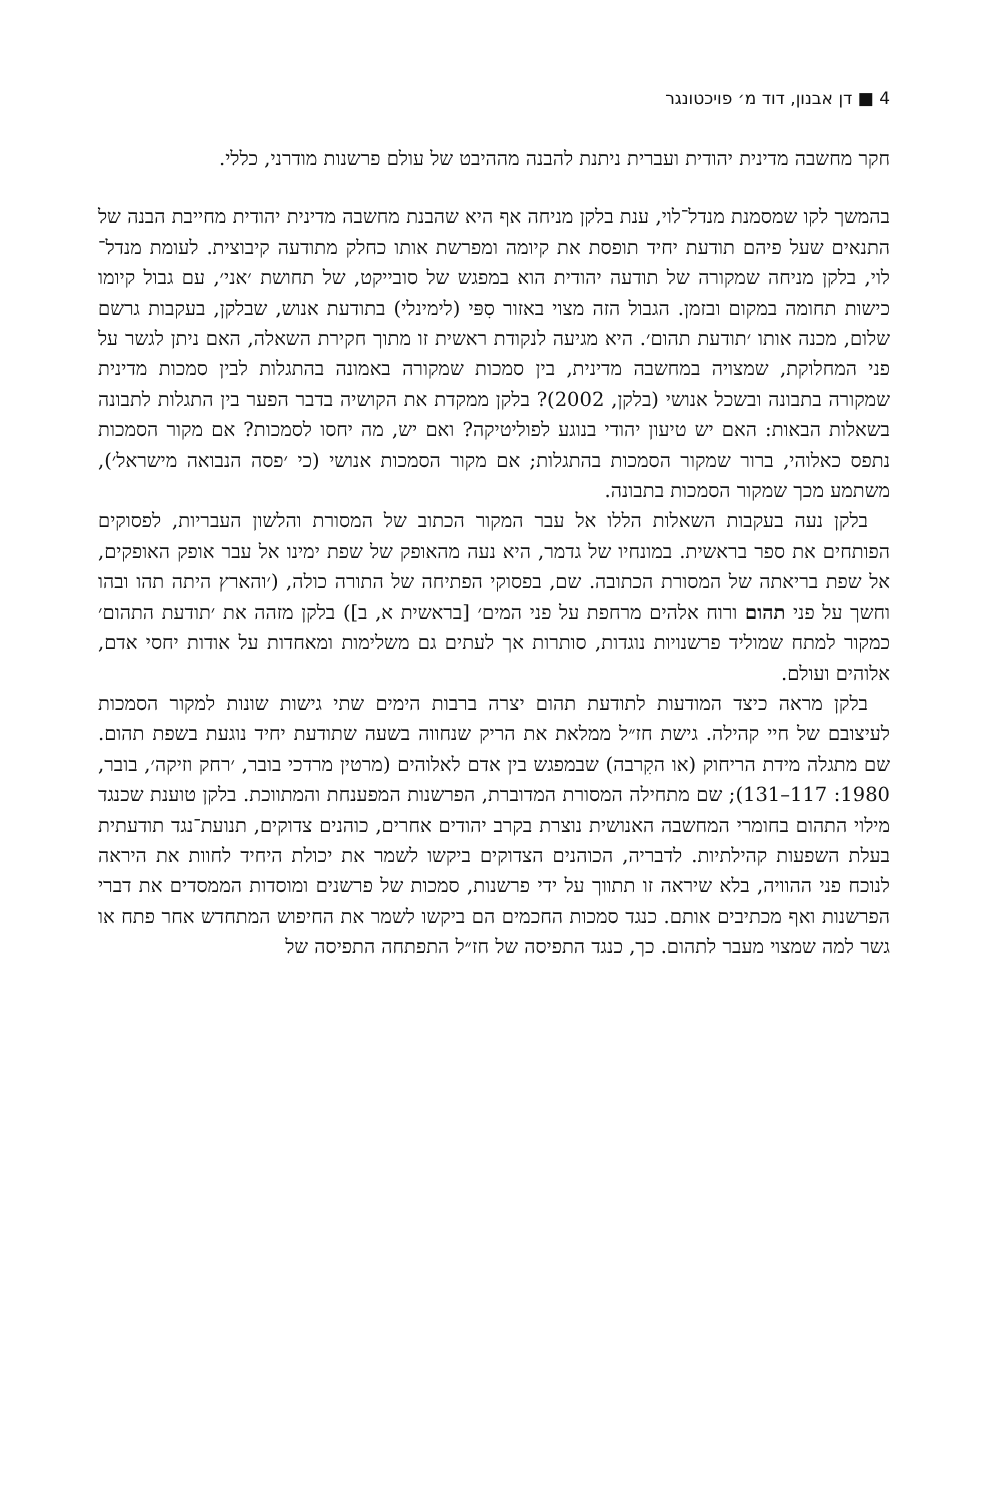4 ■ דן אבנון, דוד מ׳ פויכטונגר
חקר מחשבה מדינית יהודית ועברית ניתנת להבנה מההיבט של עולם פרשנות מודרני, כללי.
בהמשך לקו שמסמנת מנדל־לוי, ענת בלקן מניחה אף היא שהבנת מחשבה מדינית יהודית מחייבת הבנה של התנאים שעל פיהם תודעת יחיד תופסת את קיומה ומפרשת אותו כחלק מתודעה קיבוצית. לעומת מנדל־לוי, בלקן מניחה שמקורה של תודעה יהודית הוא במפגש של סובייקט, של תחושת ׳אני׳, עם גבול קיומו כישות תחומה במקום ובזמן. הגבול הזה מצוי באזור סִפּי (לימינלי) בתודעת אנוש, שבלקן, בעקבות גרשם שלום, מכנה אותו ׳תודעת תהום׳. היא מגיעה לנקודת ראשית זו מתוך חקירת השאלה, האם ניתן לגשר על פני המחלוקת, שמצויה במחשבה מדינית, בין סמכות שמקורה באמונה בהתגלות לבין סמכות מדינית שמקורה בתבונה ובשכל אנושי (בלקן, 2002)? בלקן ממקדת את הקושיה בדבר הפער בין התגלות לתבונה בשאלות הבאות: האם יש טיעון יהודי בנוגע לפוליטיקה? ואם יש, מה יחסו לסמכות? אם מקור הסמכות נתפס כאלוהי, ברור שמקור הסמכות בהתגלות; אם מקור הסמכות אנושי (כי ׳פסה הנבואה מישראל׳), משתמע מכך שמקור הסמכות בתבונה.
בלקן נעה בעקבות השאלות הללו אל עבר המקור הכתוב של המסורת והלשון העבריות, לפסוקים הפותחים את ספר בראשית. במונחיו של גדמר, היא נעה מהאופק של שפת ימינו אל עבר אופק האופקים, אל שפת בריאתה של המסורת הכתובה. שם, בפסוקי הפתיחה של התורה כולה, (׳והארץ היתה תהו ובהו וחשך על פני תהום ורוח אלהים מרחפת על פני המים׳ [בראשית א, ב]) בלקן מזהה את ׳תודעת התהום׳ כמקור למתח שמוליד פרשנויות נוגדות, סותרות אך לעתים גם משלימות ומאחדות על אודות יחסי אדם, אלוהים ועולם.
בלקן מראה כיצד המודעות לתודעת תהום יצרה ברבות הימים שתי גישות שונות למקור הסמכות לעיצובם של חיי קהילה. גישת חז״ל ממלאת את הריק שנחווה בשעה שתודעת יחיד נוגעת בשפת תהום. שם מתגלה מידת הריחוק (או הקִרבה) שבמפגש בין אדם לאלוהים (מרטין מרדכי בובר, ׳רחק וזיקה׳, בובר, 1980: 117–131); שם מתחילה המסורת המדוברת, הפרשנות המפענחת והמתווכת. בלקן טוענת שכנגד מילוי התהום בחומרי המחשבה האנושית נוצרת בקרב יהודים אחרים, כוהנים צדוקים, תנועת־נגד תודעתית בעלת השפעות קהילתיות. לדבריה, הכוהנים הצדוקים ביקשו לשמר את יכולת היחיד לחוות את היראה לנוכח פני ההוויה, בלא שיראה זו תתווך על ידי פרשנות, סמכות של פרשנים ומוסדות הממסדים את דברי הפרשנות ואף מכתיבים אותם. כנגד סמכות החכמים הם ביקשו לשמר את החיפוש המתחדש אחר פתח או גשר למה שמצוי מעבר לתהום. כך, כנגד התפיסה של חז״ל התפתחה התפיסה של